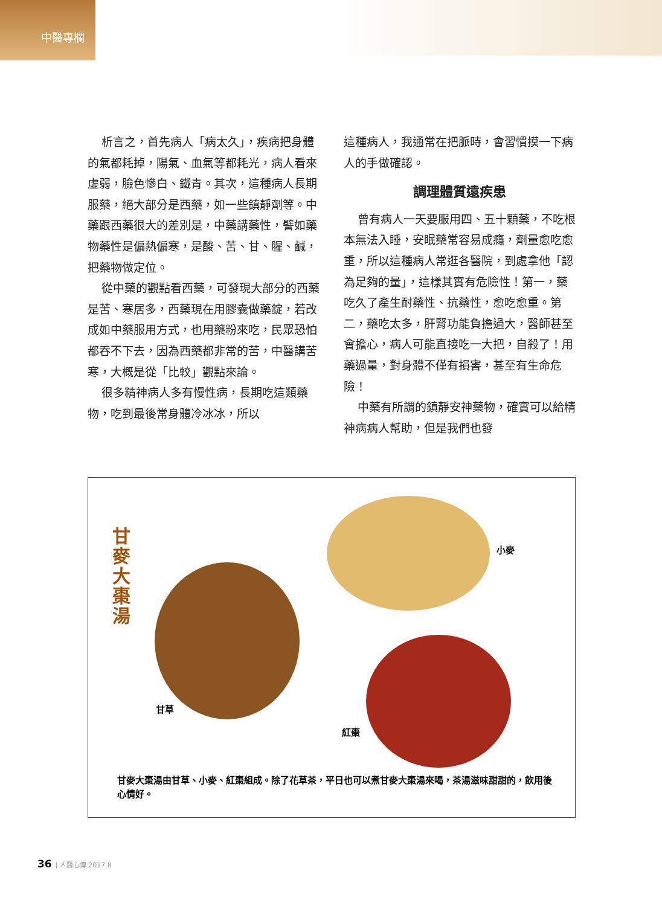中醫專欄
析言之，首先病人「病太久」，疾病把身體的氣都耗掉，陽氣、血氣等都耗光，病人看來虛弱，臉色慘白、鐵青。其次，這種病人長期服藥，絕大部分是西藥，如一些鎮靜劑等。中藥跟西藥很大的差別是，中藥講藥性，譬如藥物藥性是偏熱偏寒，是酸、苦、甘、腥、鹹，把藥物做定位。
從中藥的觀點看西藥，可發現大部分的西藥是苦、寒居多，西藥現在用膠囊做藥錠，若改成如中藥服用方式，也用藥粉來吃，民眾恐怕都吞不下去，因為西藥都非常的苦，中醫講苦寒，大概是從「比較」觀點來論。
很多精神病人多有慢性病，長期吃這類藥物，吃到最後常身體冷冰冰，所以
這種病人，我通常在把脈時，會習慣摸一下病人的手做確認。
調理體質遠疾患
曾有病人一天要服用四、五十顆藥，不吃根本無法入睡，安眠藥常容易成癮，劑量愈吃愈重，所以這種病人常逛各醫院，到處拿他「認為足夠的量」，這樣其實有危險性！第一，藥吃久了產生耐藥性、抗藥性，愈吃愈重。第二，藥吃太多，肝腎功能負擔過大，醫師甚至會擔心，病人可能直接吃一大把，自殺了！用藥過量，對身體不僅有損害，甚至有生命危險！
中藥有所謂的鎮靜安神藥物，確實可以給精神病病人幫助，但是我們也發
甘麥大棗湯
小麥
甘草
紅棗
甘麥大棗湯由甘草、小麥、紅棗組成。除了花草茶，平日也可以煮甘麥大棗湯來喝，茶湯滋味甜甜的，飲用後心情好。
36 | 人醫心傳 2017.8